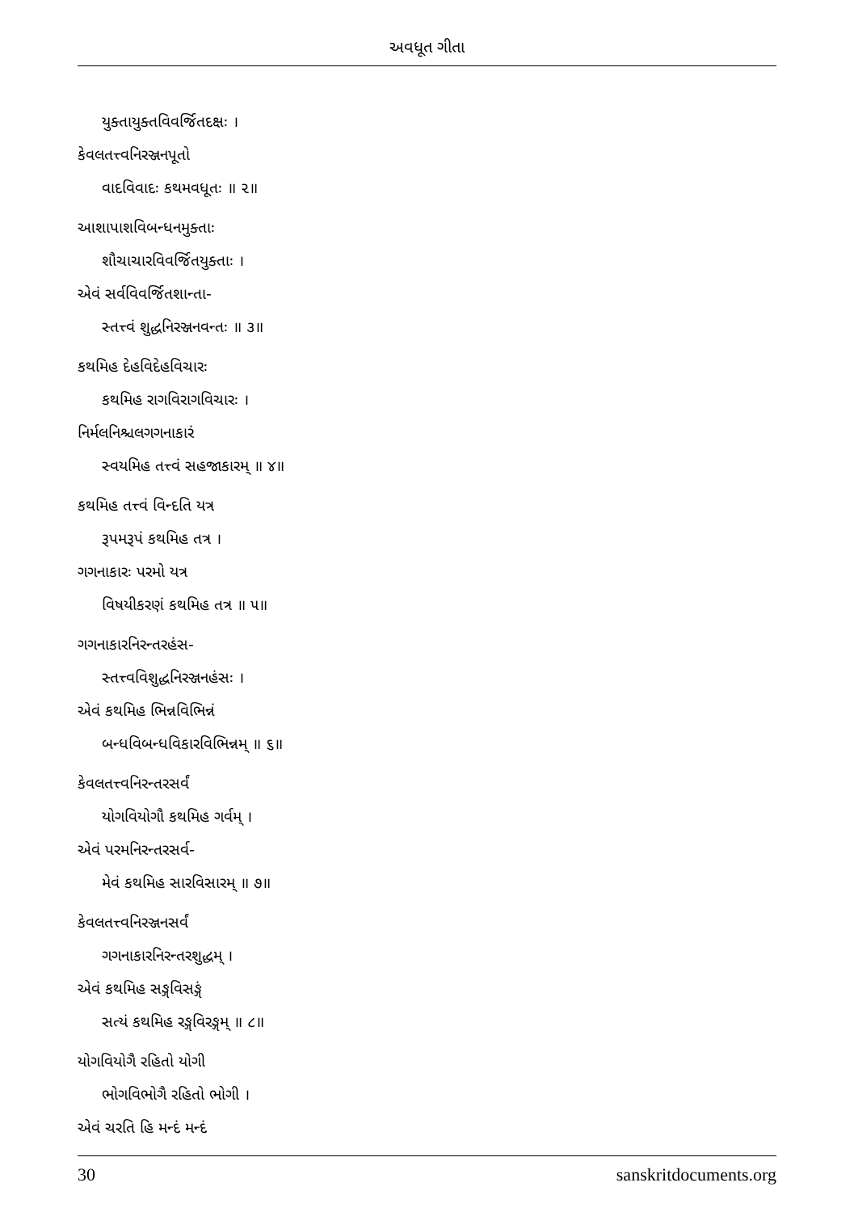અવધૂત ગીતા
યુક્તાયુક્તવિવર્જિતદક્ષઃ ।
કેવલતત્ત્વનિરઞ્જનપૂતો
વાદવિવાદઃ કથમવધૂતઃ ॥ ૨॥
આશાપાશવિબન્ધનમુક્તાઃ
શૌચાચારવિવર્જિતયુક્તાઃ ।
એવં સર્વવિવર્જિતશાન્તા-
સ્તત્ત્વં શુદ્ધનિરઞ્જનવન્તઃ ॥ ૩॥
કથમિહ દેહવિદેહવિચારઃ
કથમિહ રાગવિરાગવિચારઃ ।
નિર્મલનિશ્ચલગગનાકારં
સ્વયમિહ તત્ત્વં સહજાકારમ્ ॥ ૪॥
કથમિહ તત્ત્વં વિન્દતિ યત્ર
રૂપમરૂપં કથમિહ તત્ર ।
ગગનાકારઃ પરમો યત્ર
વિષયીકરણં કથમિહ તત્ર ॥ ૫॥
ગગનાકારનિરન્તરહંસ-
સ્તત્ત્વવિશુદ્ધનિરઞ્જનહંસઃ ।
એવં કથમિહ ભિન્નવિભિન્નં
બન્ધવિબન્ધવિકારવિભિન્નમ્ ॥ ૬॥
કેવલતત્ત્વનિરન્તરસર્વં
યોગવિયોગૌ કથમિહ ગર્વમ્ ।
એવં પરમનિરન્તરસર્વ-
મેવં કથમિહ સારવિસારમ્ ॥ ૭॥
કેવલતત્ત્વનિરઞ્જનસર્વં
ગગનાકારનિરન્તરશુદ્ધમ્ ।
એવં કથમિહ સઙ્ગવિસઙ્ગં
સત્યં કથમિહ રઙ્ગવિરઙ્ગમ્ ॥ ૮॥
યોગવિયોગૈ રહિતો યોગી
ભોગવિભોગૈ રહિતો ભોગી ।
એવં ચરતિ હિ મન્દં મન્દં
30 sanskritdocuments.org